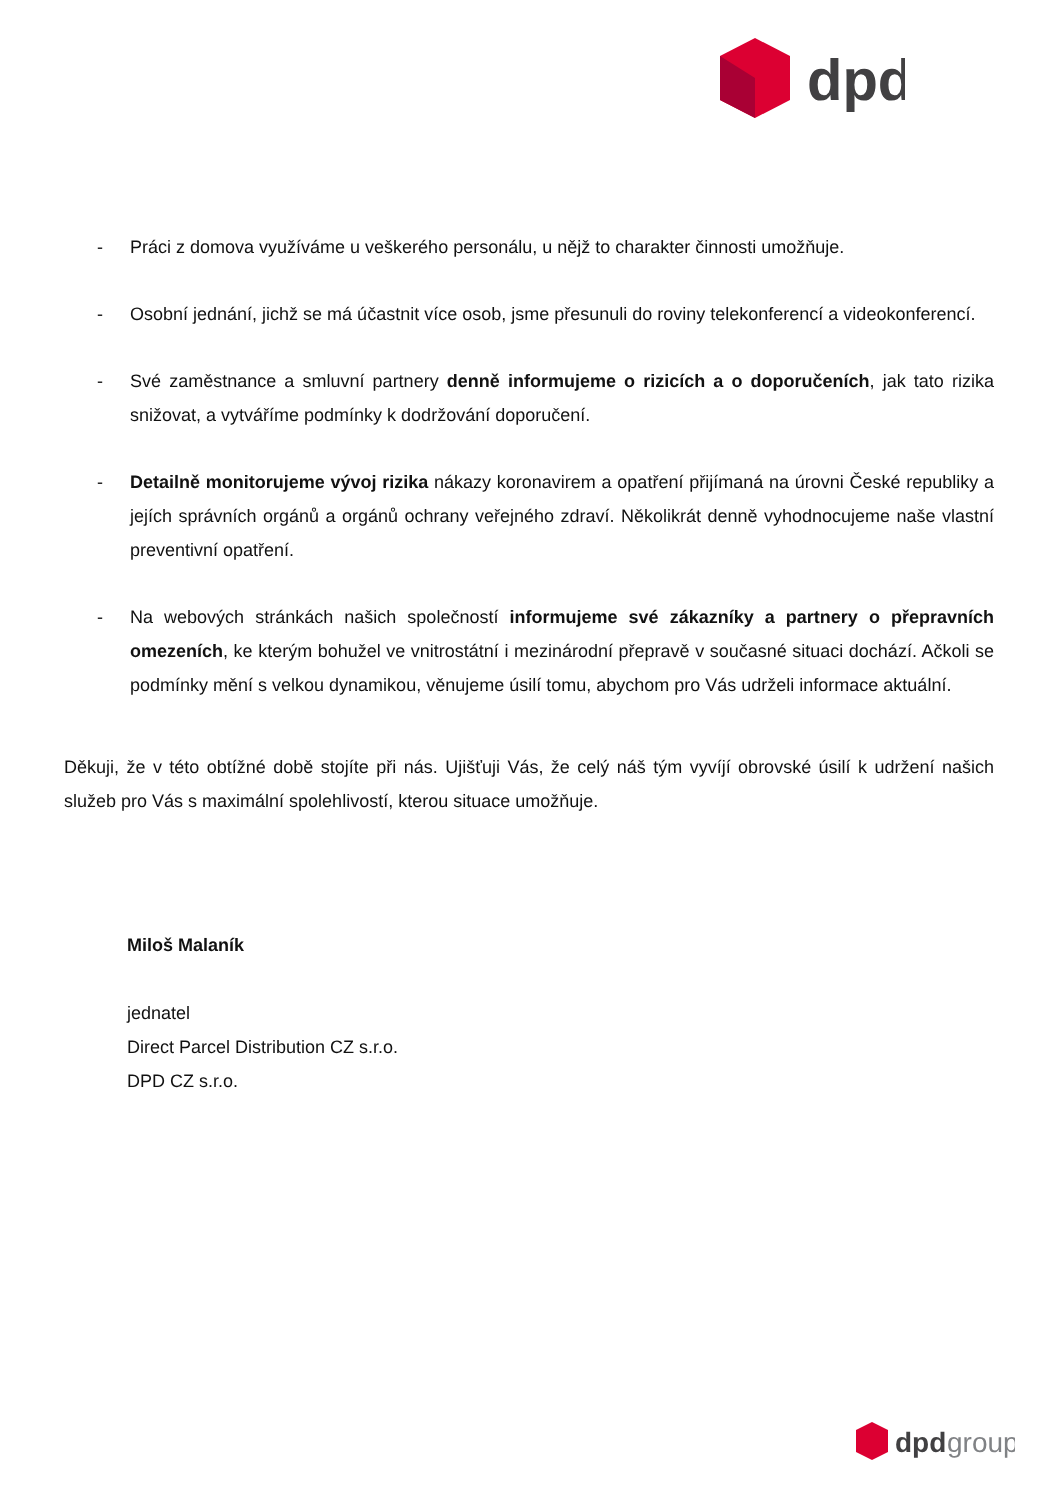dpd
- Práci z domova využíváme u veškerého personálu, u nějž to charakter činnosti umožňuje.
- Osobní jednání, jichž se má účastnit více osob, jsme přesunuli do roviny telekonferencí a videokonferencí.
- Své zaměstnance a smluvní partnery denně informujeme o rizicích a o doporučeních, jak tato rizika snižovat, a vytváříme podmínky k dodržování doporučení.
- Detailně monitorujeme vývoj rizika nákazy koronavirem a opatření přijímaná na úrovni České republiky a jejích správních orgánů a orgánů ochrany veřejného zdraví. Několikrát denně vyhodnocujeme naše vlastní preventivní opatření.
- Na webových stránkách našich společností informujeme své zákazníky a partnery o přepravních omezeních, ke kterým bohužel ve vnitrostátní i mezinárodní přepravě v současné situaci dochází. Ačkoli se podmínky mění s velkou dynamikou, věnujeme úsilí tomu, abychom pro Vás udrželi informace aktuální.
Děkuji, že v této obtížné době stojíte při nás. Ujišťuji Vás, že celý náš tým vyvíjí obrovské úsilí k udržení našich služeb pro Vás s maximální spolehlivostí, kterou situace umožňuje.
Miloš Malaník
jednatel
Direct Parcel Distribution CZ s.r.o.
DPD CZ s.r.o.
dpd
group